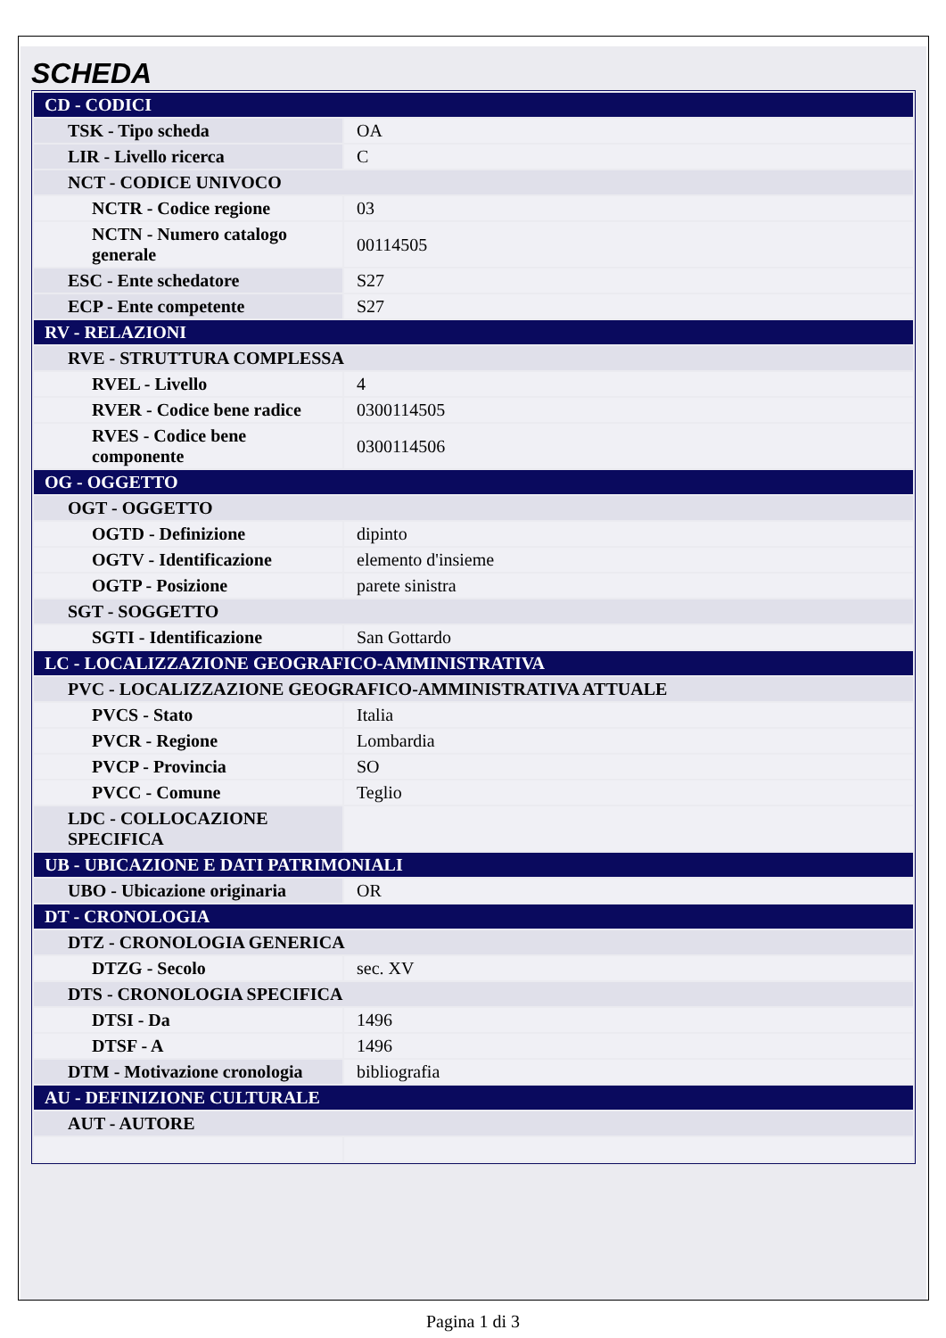SCHEDA
| CD - CODICI | |
| TSK - Tipo scheda | OA |
| LIR - Livello ricerca | C |
| NCT - CODICE UNIVOCO | |
| NCTR - Codice regione | 03 |
| NCTN - Numero catalogo generale | 00114505 |
| ESC - Ente schedatore | S27 |
| ECP - Ente competente | S27 |
| RV - RELAZIONI | |
| RVE - STRUTTURA COMPLESSA | |
| RVEL - Livello | 4 |
| RVER - Codice bene radice | 0300114505 |
| RVES - Codice bene componente | 0300114506 |
| OG - OGGETTO | |
| OGT - OGGETTO | |
| OGTD - Definizione | dipinto |
| OGTV - Identificazione | elemento d'insieme |
| OGTP - Posizione | parete sinistra |
| SGT - SOGGETTO | |
| SGTI - Identificazione | San Gottardo |
| LC - LOCALIZZAZIONE GEOGRAFICO-AMMINISTRATIVA | |
| PVC - LOCALIZZAZIONE GEOGRAFICO-AMMINISTRATIVA ATTUALE | |
| PVCS - Stato | Italia |
| PVCR - Regione | Lombardia |
| PVCP - Provincia | SO |
| PVCC - Comune | Teglio |
| LDC - COLLOCAZIONE SPECIFICA | |
| UB - UBICAZIONE E DATI PATRIMONIALI | |
| UBO - Ubicazione originaria | OR |
| DT - CRONOLOGIA | |
| DTZ - CRONOLOGIA GENERICA | |
| DTZG - Secolo | sec. XV |
| DTS - CRONOLOGIA SPECIFICA | |
| DTSI - Da | 1496 |
| DTSF - A | 1496 |
| DTM - Motivazione cronologia | bibliografia |
| AU - DEFINIZIONE CULTURALE | |
| AUT - AUTORE | |
Pagina 1 di 3